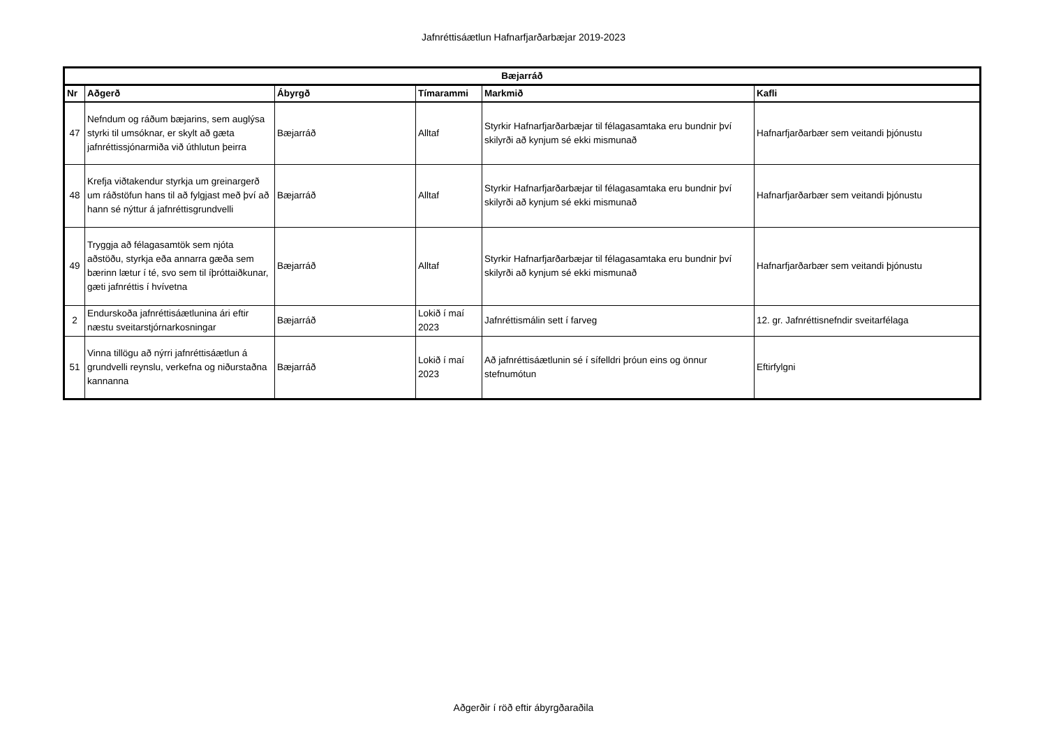Jafnréttisáætlun Hafnarfjarðarbæjar 2019-2023
| Bæjarráð | | | | | |
| --- | --- | --- | --- | --- | --- |
| Nr | Aðgerð | Ábyrgð | Tímarammi | Markmið | Kafli |
| 47 | Nefndum og ráðum bæjarins, sem auglýsa styrki til umsóknar, er skylt að gæta jafnréttissjónarmiða við úthlutun þeirra | Bæjarráð | Alltaf | Styrkir Hafnarfjarðarbæjar til félagasamtaka eru bundnir því skilyrði að kynjum sé ekki mismunað | Hafnarfjarðarbær sem veitandi þjónustu |
| 48 | Krefja viðtakendur styrkja um greinargerð um ráðstöfun hans til að fylgjast með því að hann sé nýttur á jafnréttisgrundvelli | Bæjarráð | Alltaf | Styrkir Hafnarfjarðarbæjar til félagasamtaka eru bundnir því skilyrði að kynjum sé ekki mismunað | Hafnarfjarðarbær sem veitandi þjónustu |
| 49 | Tryggja að félagasamtök sem njóta aðstöðu, styrkja eða annarra gæða sem bærinn lætur í té, svo sem til íþróttaiðkunar, gæti jafnréttis í hvívetna | Bæjarráð | Alltaf | Styrkir Hafnarfjarðarbæjar til félagasamtaka eru bundnir því skilyrði að kynjum sé ekki mismunað | Hafnarfjarðarbær sem veitandi þjónustu |
| 2 | Endurskoða jafnréttisáætlunina ári eftir næstu sveitarstjórnarkosningar | Bæjarráð | Lokið í maí 2023 | Jafnréttismálin sett í farveg | 12. gr. Jafnréttisnefndir sveitarfélaga |
| 51 | Vinna tillögu að nýrri jafnréttisáætlun á grundvelli reynslu, verkefna og niðurstaðna kannanna | Bæjarráð | Lokið í maí 2023 | Að jafnréttisáætlunin sé í sífelldri þróun eins og önnur stefnumótun | Eftirfylgni |
Aðgerðir í röð eftir ábyrgðaraðila